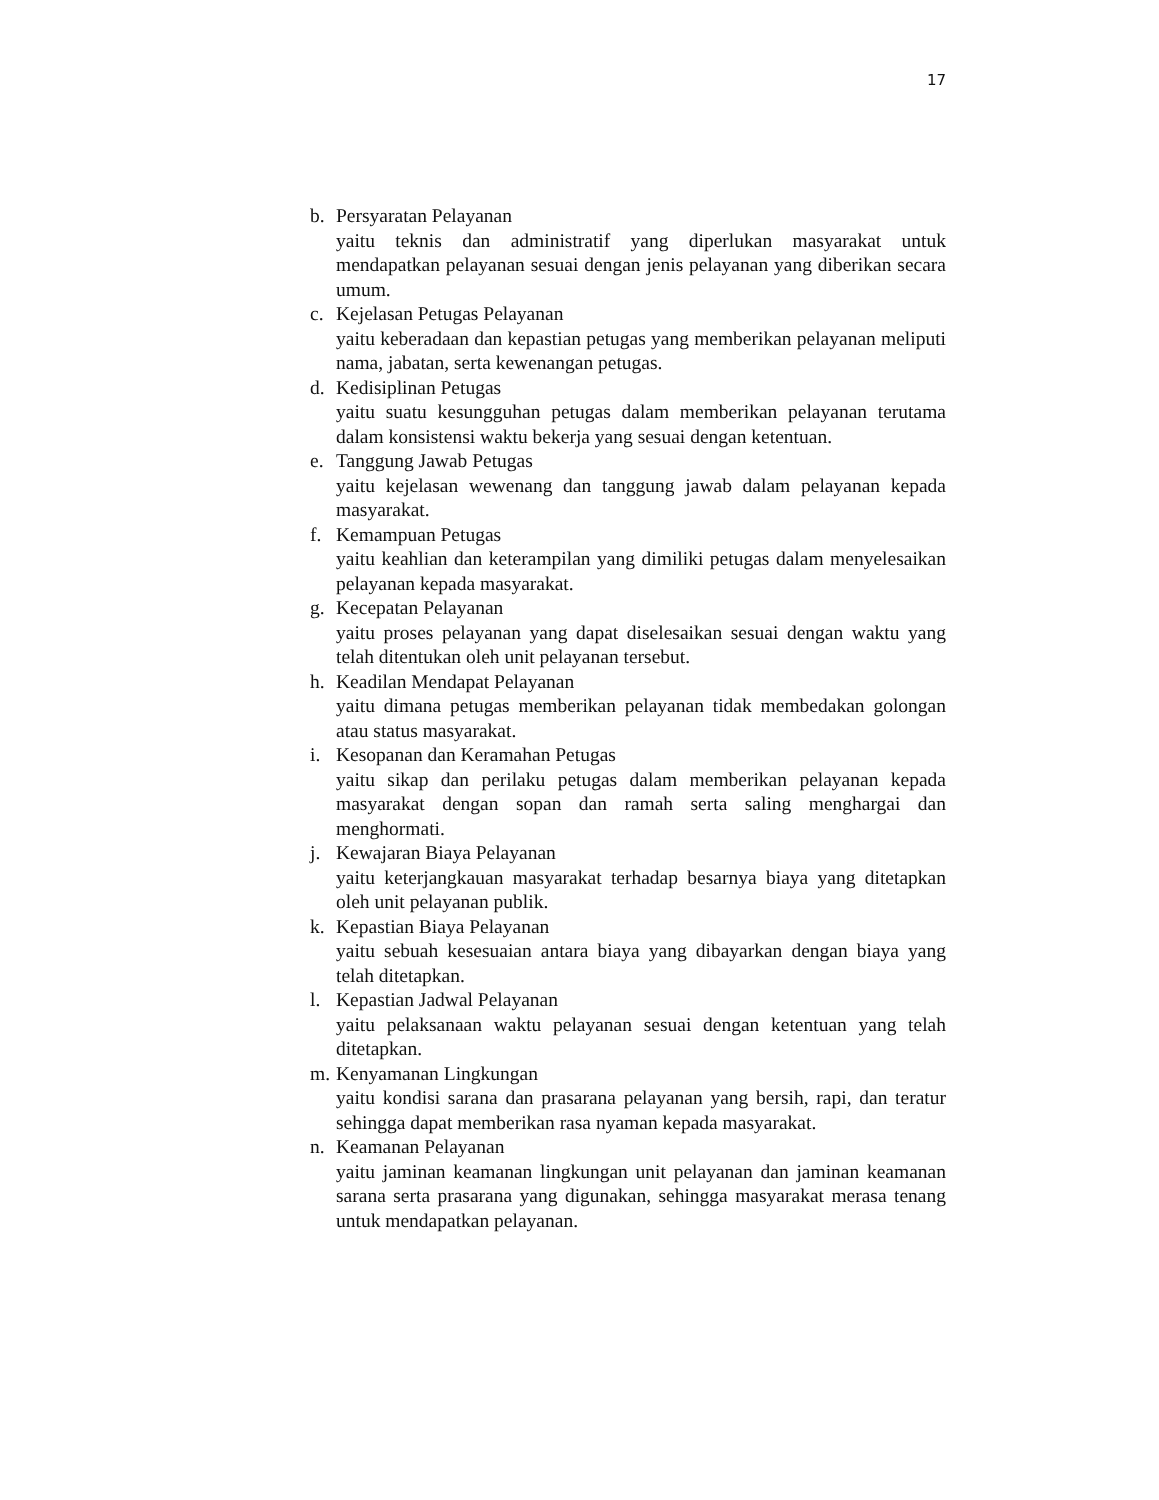17
b. Persyaratan Pelayanan
yaitu teknis dan administratif yang diperlukan masyarakat untuk mendapatkan pelayanan sesuai dengan jenis pelayanan yang diberikan secara umum.
c. Kejelasan Petugas Pelayanan
yaitu keberadaan dan kepastian petugas yang memberikan pelayanan meliputi nama, jabatan, serta kewenangan petugas.
d. Kedisiplinan Petugas
yaitu suatu kesungguhan petugas dalam memberikan pelayanan terutama dalam konsistensi waktu bekerja yang sesuai dengan ketentuan.
e. Tanggung Jawab Petugas
yaitu kejelasan wewenang dan tanggung jawab dalam pelayanan kepada masyarakat.
f. Kemampuan Petugas
yaitu keahlian dan keterampilan yang dimiliki petugas dalam menyelesaikan pelayanan kepada masyarakat.
g. Kecepatan Pelayanan
yaitu proses pelayanan yang dapat diselesaikan sesuai dengan waktu yang telah ditentukan oleh unit pelayanan tersebut.
h. Keadilan Mendapat Pelayanan
yaitu dimana petugas memberikan pelayanan tidak membedakan golongan atau status masyarakat.
i. Kesopanan dan Keramahan Petugas
yaitu sikap dan perilaku petugas dalam memberikan pelayanan kepada masyarakat dengan sopan dan ramah serta saling menghargai dan menghormati.
j. Kewajaran Biaya Pelayanan
yaitu keterjangkauan masyarakat terhadap besarnya biaya yang ditetapkan oleh unit pelayanan publik.
k. Kepastian Biaya Pelayanan
yaitu sebuah kesesuaian antara biaya yang dibayarkan dengan biaya yang telah ditetapkan.
l. Kepastian Jadwal Pelayanan
yaitu pelaksanaan waktu pelayanan sesuai dengan ketentuan yang telah ditetapkan.
m. Kenyamanan Lingkungan
yaitu kondisi sarana dan prasarana pelayanan yang bersih, rapi, dan teratur sehingga dapat memberikan rasa nyaman kepada masyarakat.
n. Keamanan Pelayanan
yaitu jaminan keamanan lingkungan unit pelayanan dan jaminan keamanan sarana serta prasarana yang digunakan, sehingga masyarakat merasa tenang untuk mendapatkan pelayanan.